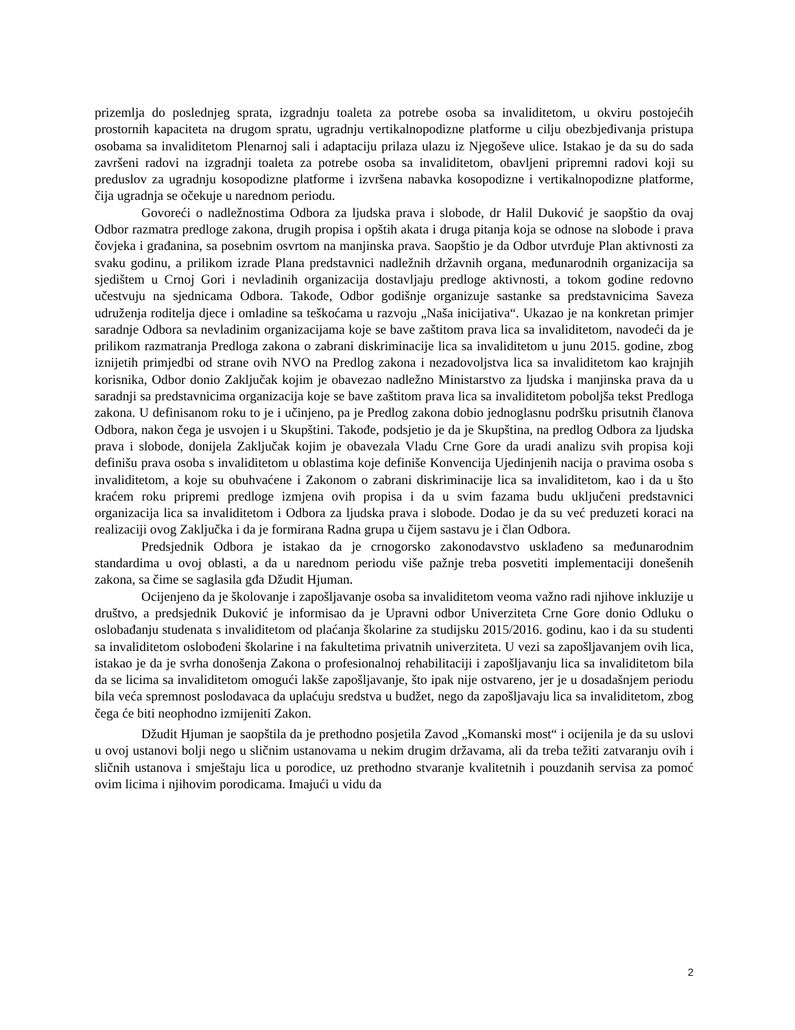prizemlja do poslednjeg sprata, izgradnju toaleta za potrebe osoba sa invaliditetom, u okviru postojećih prostornih kapaciteta na drugom spratu, ugradnju vertikalnopodizne platforme u cilju obezbjeđivanja pristupa osobama sa invaliditetom Plenarnoj sali i adaptaciju prilaza ulazu iz Njegoševe ulice. Istakao je da su do sada završeni radovi na izgradnji toaleta za potrebe osoba sa invaliditetom, obavljeni pripremni radovi koji su preduslov za ugradnju kosopodizne platforme i izvršena nabavka kosopodizne i vertikalnopodizne platforme, čija ugradnja se očekuje u narednom periodu.
Govoreći o nadležnostima Odbora za ljudska prava i slobode, dr Halil Duković je saopštio da ovaj Odbor razmatra predloge zakona, drugih propisa i opštih akata i druga pitanja koja se odnose na slobode i prava čovjeka i građanina, sa posebnim osvrtom na manjinska prava. Saopštio je da Odbor utvrđuje Plan aktivnosti za svaku godinu, a prilikom izrade Plana predstavnici nadležnih državnih organa, međunarodnih organizacija sa sjedištem u Crnoj Gori i nevladinih organizacija dostavljaju predloge aktivnosti, a tokom godine redovno učestvuju na sjednicama Odbora. Takođe, Odbor godišnje organizuje sastanke sa predstavnicima Saveza udruženja roditelja djece i omladine sa teškoćama u razvoju „Naša inicijativa“. Ukazao je na konkretan primjer saradnje Odbora sa nevladinim organizacijama koje se bave zaštitom prava lica sa invaliditetom, navodeći da je prilikom razmatranja Predloga zakona o zabrani diskriminacije lica sa invaliditetom u junu 2015. godine, zbog iznijetih primjedbi od strane ovih NVO na Predlog zakona i nezadovoljstva lica sa invaliditetom kao krajnjih korisnika, Odbor donio Zaključak kojim je obavezao nadležno Ministarstvo za ljudska i manjinska prava da u saradnji sa predstavnicima organizacija koje se bave zaštitom prava lica sa invaliditetom poboljša tekst Predloga zakona. U definisanom roku to je i učinjeno, pa je Predlog zakona dobio jednoglasnu podršku prisutnih članova Odbora, nakon čega je usvojen i u Skupštini. Takođe, podsjetio je da je Skupština, na predlog Odbora za ljudska prava i slobode, donijela Zaključak kojim je obavezala Vladu Crne Gore da uradi analizu svih propisa koji definišu prava osoba s invaliditetom u oblastima koje definiše Konvencija Ujedinjenih nacija o pravima osoba s invaliditetom, a koje su obuhvaćene i Zakonom o zabrani diskriminacije lica sa invaliditetom, kao i da u što kraćem roku pripremi predloge izmjena ovih propisa i da u svim fazama budu uključeni predstavnici organizacija lica sa invaliditetom i Odbora za ljudska prava i slobode. Dodao je da su već preduzeti koraci na realizaciji ovog Zaključka i da je formirana Radna grupa u čijem sastavu je i član Odbora.
Predsjednik Odbora je istakao da je crnogorsko zakonodavstvo usklađeno sa međunarodnim standardima u ovoj oblasti, a da u narednom periodu više pažnje treba posvetiti implementaciji donešenih zakona, sa čime se saglasila gđa Džudit Hjuman.
Ocijenjeno da je školovanje i zapošljavanje osoba sa invaliditetom veoma važno radi njihove inkluzije u društvo, a predsjednik Duković je informisao da je Upravni odbor Univerziteta Crne Gore donio Odluku o oslobađanju studenata s invaliditetom od plaćanja školarine za studijsku 2015/2016. godinu, kao i da su studenti sa invaliditetom oslobođeni školarine i na fakultetima privatnih univerziteta. U vezi sa zapošljavanjem ovih lica, istakao je da je svrha donošenja Zakona o profesionalnoj rehabilitaciji i zapošljavanju lica sa invaliditetom bila da se licima sa invaliditetom omogući lakše zapošljavanje, što ipak nije ostvareno, jer je u dosadašnjem periodu bila veća spremnost poslodavaca da uplaćuju sredstva u budžet, nego da zapošljavaju lica sa invaliditetom, zbog čega će biti neophodno izmijeniti Zakon.
Džudit Hjuman je saopštila da je prethodno posjetila Zavod „Komanski most“ i ocijenila je da su uslovi u ovoj ustanovi bolji nego u sličnim ustanovama u nekim drugim državama, ali da treba težiti zatvaranju ovih i sličnih ustanova i smještaju lica u porodice, uz prethodno stvaranje kvalitetnih i pouzdanih servisa za pomoć ovim licima i njihovim porodicama. Imajući u vidu da
2